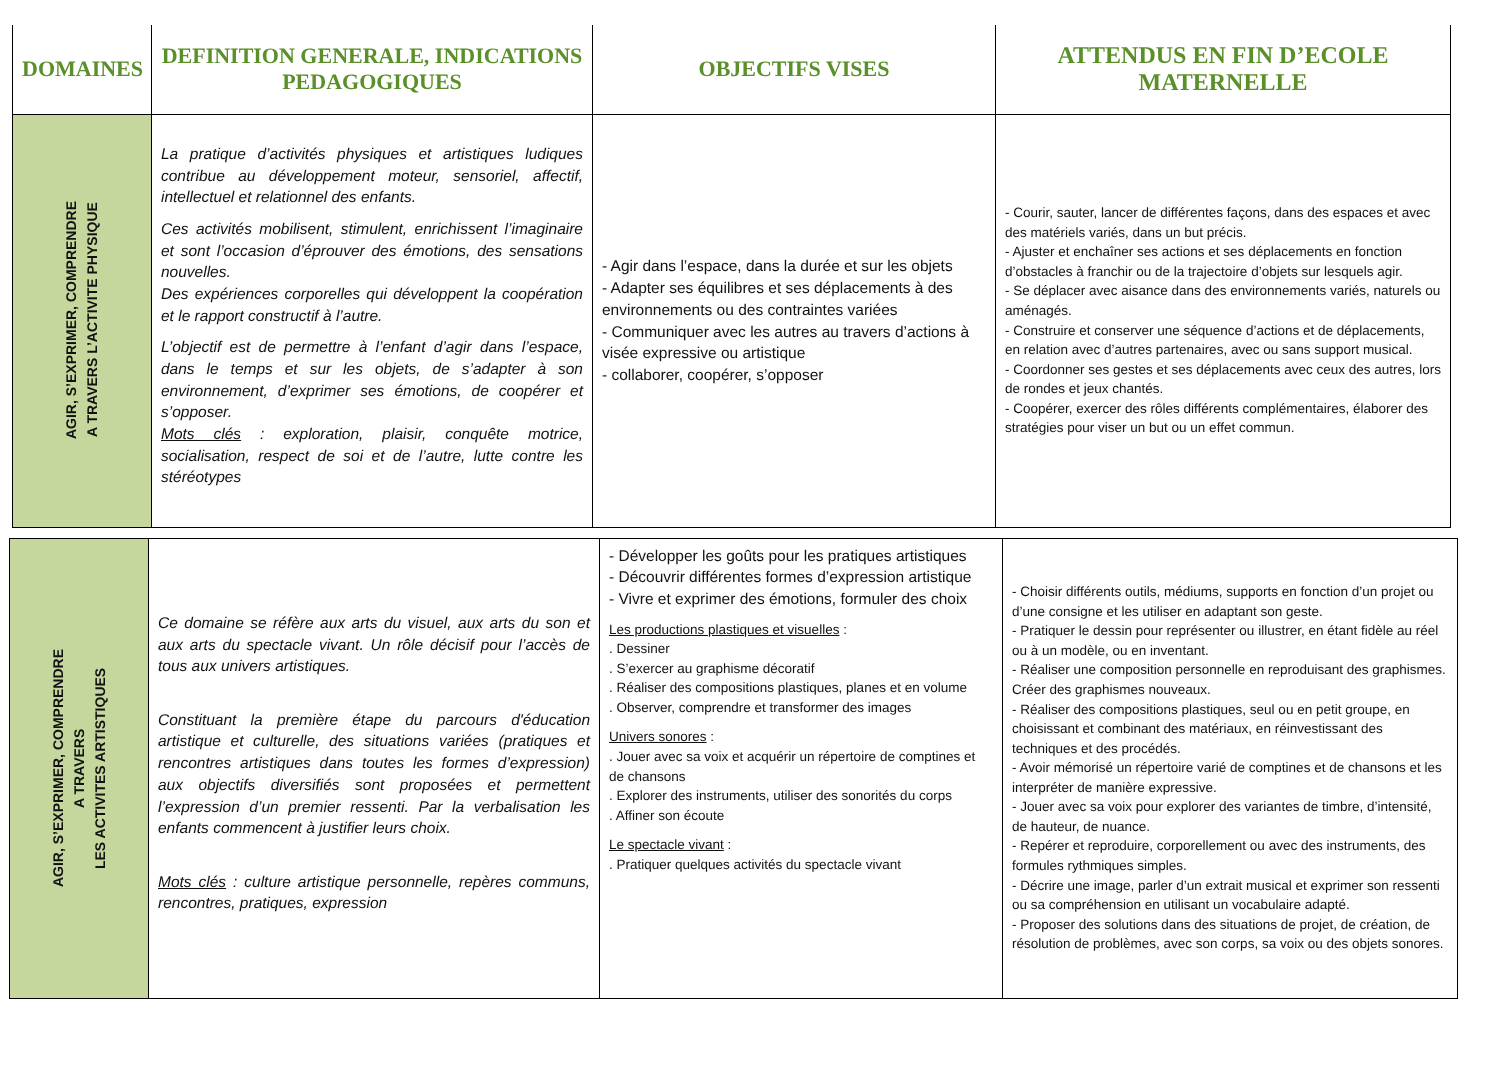| DOMAINES | DEFINITION GENERALE, INDICATIONS PEDAGOGIQUES | OBJECTIFS VISES | ATTENDUS EN FIN D’ECOLE MATERNELLE |
| --- | --- | --- | --- |
| AGIR, S’EXPRIMER, COMPRENDRE A TRAVERS L’ACTIVITE PHYSIQUE | La pratique d’activités physiques et artistiques ludiques contribue au développement moteur, sensoriel, affectif, intellectuel et relationnel des enfants. Ces activités mobilisent, stimulent, enrichissent l’imaginaire et sont l’occasion d’éprouver des émotions, des sensations nouvelles. Des expériences corporelles qui développent la coopération et le rapport constructif à l’autre. L’objectif est de permettre à l’enfant d’agir dans l’espace, dans le temps et sur les objets, de s’adapter à son environnement, d’exprimer ses émotions, de coopérer et s’opposer. Mots clés : exploration, plaisir, conquête motrice, socialisation, respect de soi et de l’autre, lutte contre les stéréotypes | - Agir dans l’espace, dans la durée et sur les objets - Adapter ses équilibres et ses déplacements à des environnements ou des contraintes variées - Communiquer avec les autres au travers d’actions à visée expressive ou artistique - collaborer, coopérer, s’opposer | - Courir, sauter, lancer de différentes façons, dans des espaces et avec des matériels variés, dans un but précis. - Ajuster et enchaîner ses actions et ses déplacements en fonction d’obstacles à franchir ou de la trajectoire d’objets sur lesquels agir. - Se déplacer avec aisance dans des environnements variés, naturels ou aménagés. - Construire et conserver une séquence d’actions et de déplacements, en relation avec d’autres partenaires, avec ou sans support musical. - Coordonner ses gestes et ses déplacements avec ceux des autres, lors de rondes et jeux chantés. - Coopérer, exercer des rôles différents complémentaires, élaborer des stratégies pour viser un but ou un effet commun. |
| AGIR, S’EXPRIMER, COMPRENDRE A TRAVERS LES ACTIVITES ARTISTIQUES | Ce domaine se réfère aux arts du visuel, aux arts du son et aux arts du spectacle vivant. Un rôle décisif pour l’accès de tous aux univers artistiques. Constituant la première étape du parcours d'éducation artistique et culturelle, des situations variées (pratiques et rencontres artistiques dans toutes les formes d’expression) aux objectifs diversifiés sont proposées et permettent l’expression d’un premier ressenti. Par la verbalisation les enfants commencent à justifier leurs choix. Mots clés : culture artistique personnelle, repères communs, rencontres, pratiques, expression | - Développer les goûts pour les pratiques artistiques - Découvrir différentes formes d’expression artistique - Vivre et exprimer des émotions, formuler des choix Les productions plastiques et visuelles : . Dessiner . S’exercer au graphisme décoratif . Réaliser des compositions plastiques, planes et en volume . Observer, comprendre et transformer des images Univers sonores : . Jouer avec sa voix et acquérir un répertoire de comptines et de chansons . Explorer des instruments, utiliser des sonorités du corps . Affiner son écoute Le spectacle vivant : . Pratiquer quelques activités du spectacle vivant | - Choisir différents outils, médiums, supports en fonction d’un projet ou d’une consigne et les utiliser en adaptant son geste. - Pratiquer le dessin pour représenter ou illustrer, en étant fidèle au réel ou à un modèle, ou en inventant. - Réaliser une composition personnelle en reproduisant des graphismes. Créer des graphismes nouveaux. - Réaliser des compositions plastiques, seul ou en petit groupe, en choisissant et combinant des matériaux, en réinvestissant des techniques et des procédés. - Avoir mémorisé un répertoire varié de comptines et de chansons et les interpréter de manière expressive. - Jouer avec sa voix pour explorer des variantes de timbre, d’intensité, de hauteur, de nuance. - Repérer et reproduire, corporellement ou avec des instruments, des formules rythmiques simples. - Décrire une image, parler d’un extrait musical et exprimer son ressenti ou sa compréhension en utilisant un vocabulaire adapté. - Proposer des solutions dans des situations de projet, de création, de résolution de problèmes, avec son corps, sa voix ou des objets sonores. |